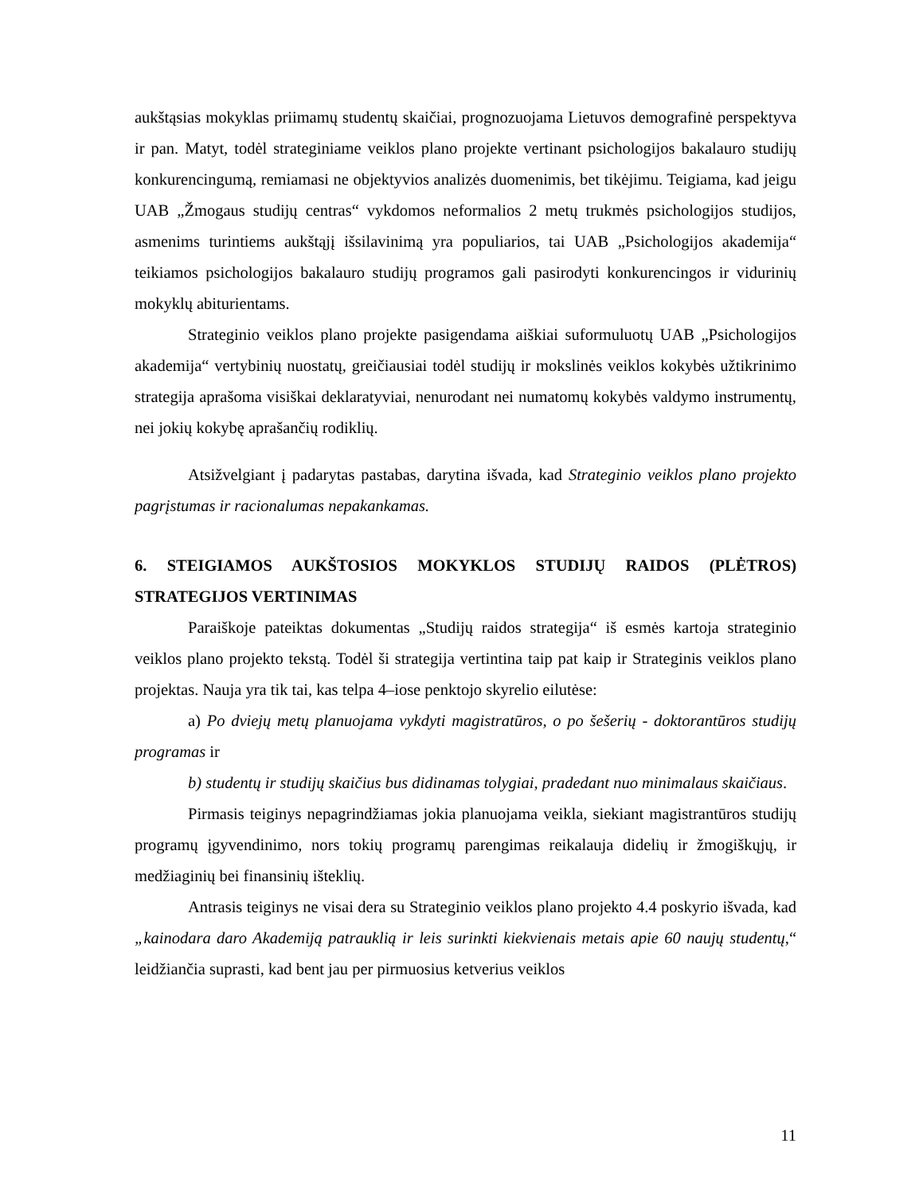aukštąsias mokyklas priimamų studentų skaičiai, prognozuojama Lietuvos demografinė perspektyva ir pan. Matyt, todėl strateginiame veiklos plano projekte vertinant psichologijos bakalauro studijų konkurencingumą, remiamasi ne objektyvios analizės duomenimis, bet tikėjimu. Teigiama, kad jeigu UAB „Žmogaus studijų centras“ vykdomos neformalios 2 metų trukmės psichologijos studijos, asmenims turintiems aukštąjį išsilavinimą yra populiarios, tai UAB „Psichologijos akademija“ teikiamos psichologijos bakalauro studijų programos gali pasirodyti konkurencingos ir vidurinių mokyklų abiturientams.
Strateginio veiklos plano projekte pasigendama aiškiai suformuluotų UAB „Psichologijos akademija“ vertybinių nuostatų, greičiausiai todėl studijų ir mokslinės veiklos kokybės užtikrinimo strategija aprašoma visiškai deklaratyviai, nenurodant nei numatomų kokybės valdymo instrumentų, nei jokių kokybę aprašančių rodiklių.
Atsižvelgiant į padarytas pastabas, darytina išvada, kad Strateginio veiklos plano projekto pagrįstumas ir racionalumas nepakankamas.
6. STEIGIAMOS AUKŠTOSIOS MOKYKLOS STUDIJŲ RAIDOS (PLĖTROS) STRATEGIJOS VERTINIMAS
Paraiškoje pateiktas dokumentas „Studijų raidos strategija“ iš esmės kartoja strateginio veiklos plano projekto tekstą. Todėl ši strategija vertintina taip pat kaip ir Strateginis veiklos plano projektas. Nauja yra tik tai, kas telpa 4–iose penktojo skyrelio eilutėse:
a) Po dviejų metų planuojama vykdyti magistratūros, o po šešerių - doktorantūros studijų programas ir
b) studentų ir studijų skaičius bus didinamas tolygiai, pradedant nuo minimalaus skaičiaus.
Pirmasis teiginys nepagrindžiamas jokia planuojama veikla, siekiant magistrantūros studijų programų įgyvendinimo, nors tokių programų parengimas reikalauja didelių ir žmogiškųjų, ir medžiaginių bei finansinių išteklių.
Antrasis teiginys ne visai dera su Strateginio veiklos plano projekto 4.4 poskyrio išvada, kad „kainodara daro Akademiją patrauklią ir leis surinkti kiekvienais metais apie 60 naujų studentų,“ leidžiančia suprasti, kad bent jau per pirmuosius ketverius veiklos
11